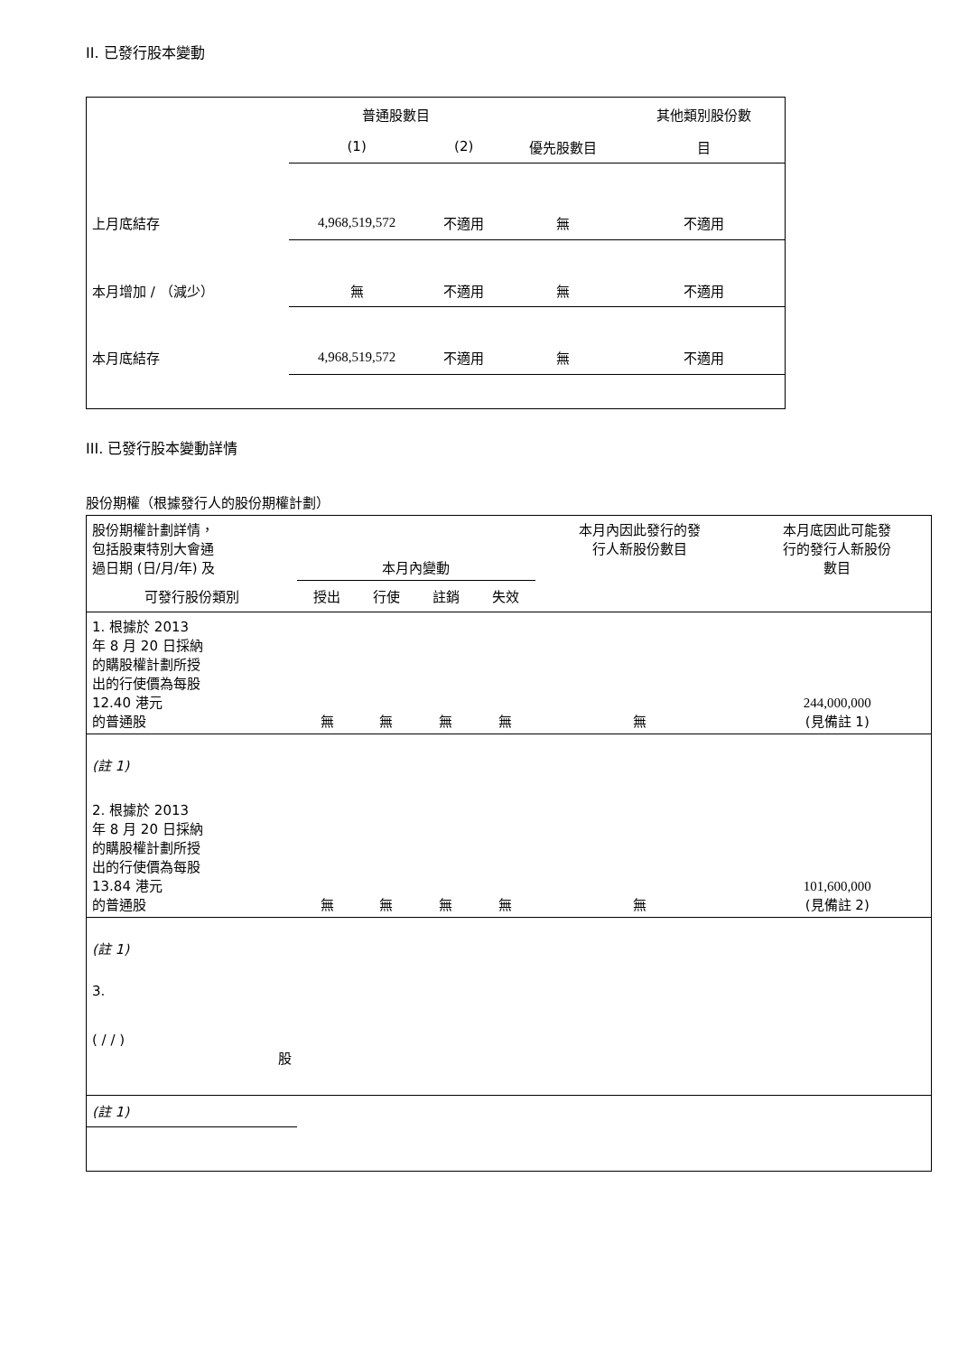II. 已發行股本變動
| | 普通股數目 | | | 其他類別股份數 |
| | (1) | (2) | 優先股數目 | 目 |
| 上月底結存 | 4,968,519,572 | 不適用 | 無 | 不適用 |
| 本月增加 / （減少） | 無 | 不適用 | 無 | 不適用 |
| 本月底結存 | 4,968,519,572 | 不適用 | 無 | 不適用 |
III. 已發行股本變動詳情
股份期權（根據發行人的股份期權計劃）
| 股份期權計劃詳情， 包括股東特別大會通 過日期 (日/月/年) 及 | 本月內變動 | | | | 本月內因此發行的發 行人新股份數目 | 本月底因此可能發 行的發行人新股份 數目 |
| 可發行股份類別 | 授出 | 行使 | 註銷 | 失效 | | |
| 1. 根據於 2013 年 8 月 20 日採納 的購股權計劃所授 出的行使價為每股 12.40 港元 的普通股 | 無 | 無 | 無 | 無 | 無 | 244,000,000 (見備註 1) |
| (註 1) | | | | | | |
| 2. 根據於 2013 年 8 月 20 日採納 的購股權計劃所授 出的行使價為每股 13.84 港元 的普通股 | 無 | 無 | 無 | 無 | 無 | 101,600,000 (見備註 2) |
| (註 1) | | | | | | |
| 3. ( / / ) 股 | | | | | | |
| (註 1) | | | | | | |